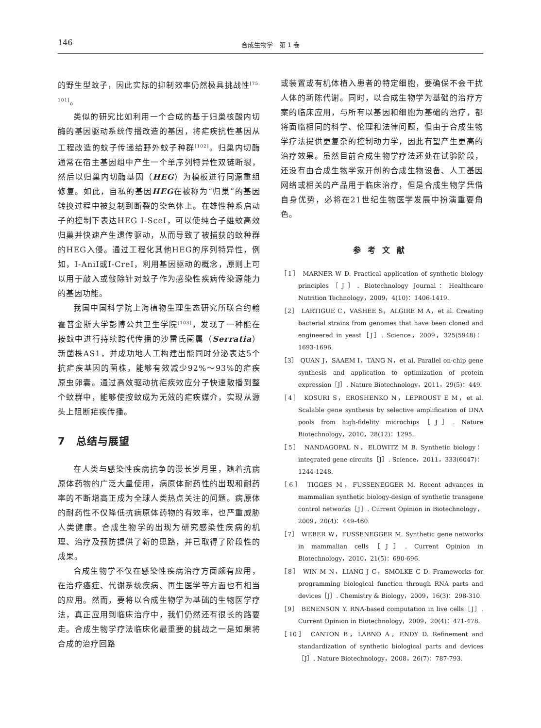146 合成生物学　第 1 卷
的野生型蚊子，因此实际的抑制效率仍然极具挑战性<sup>[75, 101]</sup>。
类似的研究比如利用一个合成的基于归巢核酸内切酶的基因驱动系统传播改造的基因，将疟疾抗性基因从工程改造的蚊子传递给野外蚊子种群<sup>[102]</sup>。归巢内切酶通常在宿主基因组中产生一个单序列特异性双链断裂，然后以归巢内切酶基因（HEG）为模板进行同源重组修复。如此，自私的基因HEG在被称为“归巢”的基因转换过程中被复制到断裂的染色体上。在雄性种系启动子的控制下表达HEG I-SceI，可以使纯合子雄蚊高效归巢并快速产生遗传驱动，从而导致了被捕获的蚊种群的HEG入侵。通过工程化其他HEG的序列特异性，例如，I-AniI或I-CreI，利用基因驱动的概念，原则上可以用于敲入或敲除针对蚊子作为感染性疾病传染源能力的基因功能。
我国中国科学院上海植物生理生态研究所联合约翰霍普金斯大学彭博公共卫生学院<sup>[103]</sup>，发现了一种能在按蚊中进行持续跨代传播的沙雷氏菌属（Serratia）新菌株AS1，并成功地人工构建出能同时分泌表达5个抗疟疾基因的菌株，能够有效减少92%～93%的疟疾原虫卵囊。通过高效驱动抗疟疾效应分子快速散播到整个蚊群中，能够使按蚊成为无效的疟疾媒介，实现从源头上阻断疟疾传播。
7　总结与展望
在人类与感染性疾病抗争的漫长岁月里，随着抗病原体药物的广泛大量使用，病原体耐药性的出现和耐药率的不断增高正成为全球人类热点关注的问题。病原体的耐药性不仅降低抗病原体药物的有效率，也严重威胁人类健康。合成生物学的出现为研究感染性疾病的机理、治疗及预防提供了新的思路，并已取得了阶段性的成果。
合成生物学不仅在感染性疾病治疗方面颇有应用，在治疗癌症、代谢系统疾病、再生医学等方面也有相当的应用。然而，要将以合成生物学为基础的生物医学疗法，真正应用到临床治疗中，我们仍然还有很长的路要走。合成生物学疗法临床化最重要的挑战之一是如果将合成的治疗回路
或装置或有机体植入患者的特定细胞，要确保不会干扰人体的新陈代谢。同时，以合成生物学为基础的治疗方案的临床应用，与所有以基因和细胞为基础的治疗，都将面临相同的科学、伦理和法律问题，但由于合成生物学疗法提供更复杂的控制动力学，因此有望产生更高的治疗效果。虽然目前合成生物学疗法还处在试验阶段，还没有由合成生物学家开创的合成生物设备、人工基因网络或相关的产品用于临床治疗，但是合成生物学凭借自身优势，必将在21世纪生物医学发展中扮演重要角色。
参考文献
［1］ MARNER W D. Practical application of synthetic biology principles［J］. Biotechnology Journal：Healthcare Nutrition Technology，2009，4(10)：1406-1419.
［2］ LARTIGUE C，VASHEE S，ALGIRE M A，et al. Creating bacterial strains from genomes that have been cloned and engineered in yeast［J］. Science，2009，325(5948)：1693-1696.
［3］ QUAN J，SAAEM I，TANG N，et al. Parallel on-chip gene synthesis and application to optimization of protein expression［J］. Nature Biotechnology，2011，29(5)：449.
［4］ KOSURI S，EROSHENKO N，LEPROUST E M，et al. Scalable gene synthesis by selective amplification of DNA pools from high-fidelity microchips［J］. Nature Biotechnology，2010，28(12)：1295.
［5］ NANDAGOPAL N，ELOWITZ M B. Synthetic biology：integrated gene circuits［J］. Science，2011，333(6047)：1244-1248.
［6］ TIGGES M，FUSSENEGGER M. Recent advances in mammalian synthetic biology-design of synthetic transgene control networks［J］. Current Opinion in Biotechnology，2009，20(4)：449-460.
［7］ WEBER W，FUSSENEGGER M. Synthetic gene networks in mammalian cells［J］. Current Opinion in Biotechnology，2010，21(5)：690-696.
［8］ WIN M N，LIANG J C，SMOLKE C D. Frameworks for programming biological function through RNA parts and devices［J］. Chemistry & Biology，2009，16(3)：298-310.
［9］ BENENSON Y. RNA-based computation in live cells［J］. Current Opinion in Biotechnology，2009，20(4)：471-478.
［10］ CANTON B，LABNO A，ENDY D. Refinement and standardization of synthetic biological parts and devices［J］. Nature Biotechnology，2008，26(7)：787-793.